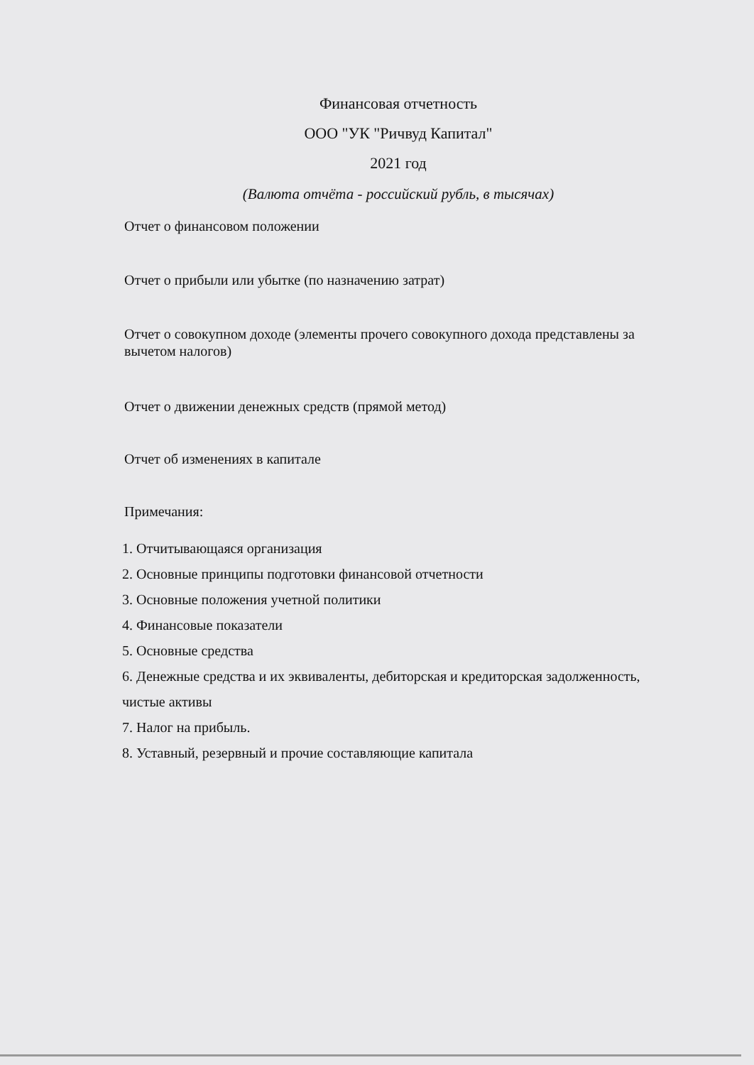Финансовая отчетность
ООО "УК "Ричвуд Капитал"
2021 год
(Валюта отчёта - российский рубль, в тысячах)
Отчет о финансовом положении
Отчет о прибыли или убытке (по назначению затрат)
Отчет о совокупном доходе (элементы прочего совокупного дохода представлены за вычетом налогов)
Отчет о движении денежных средств (прямой метод)
Отчет об изменениях в капитале
Примечания:
1. Отчитывающаяся организация
2. Основные принципы подготовки финансовой отчетности
3. Основные положения учетной политики
4. Финансовые показатели
5. Основные средства
6. Денежные средства и их эквиваленты, дебиторская и кредиторская задолженность, чистые активы
7. Налог на прибыль.
8. Уставный, резервный и прочие составляющие капитала